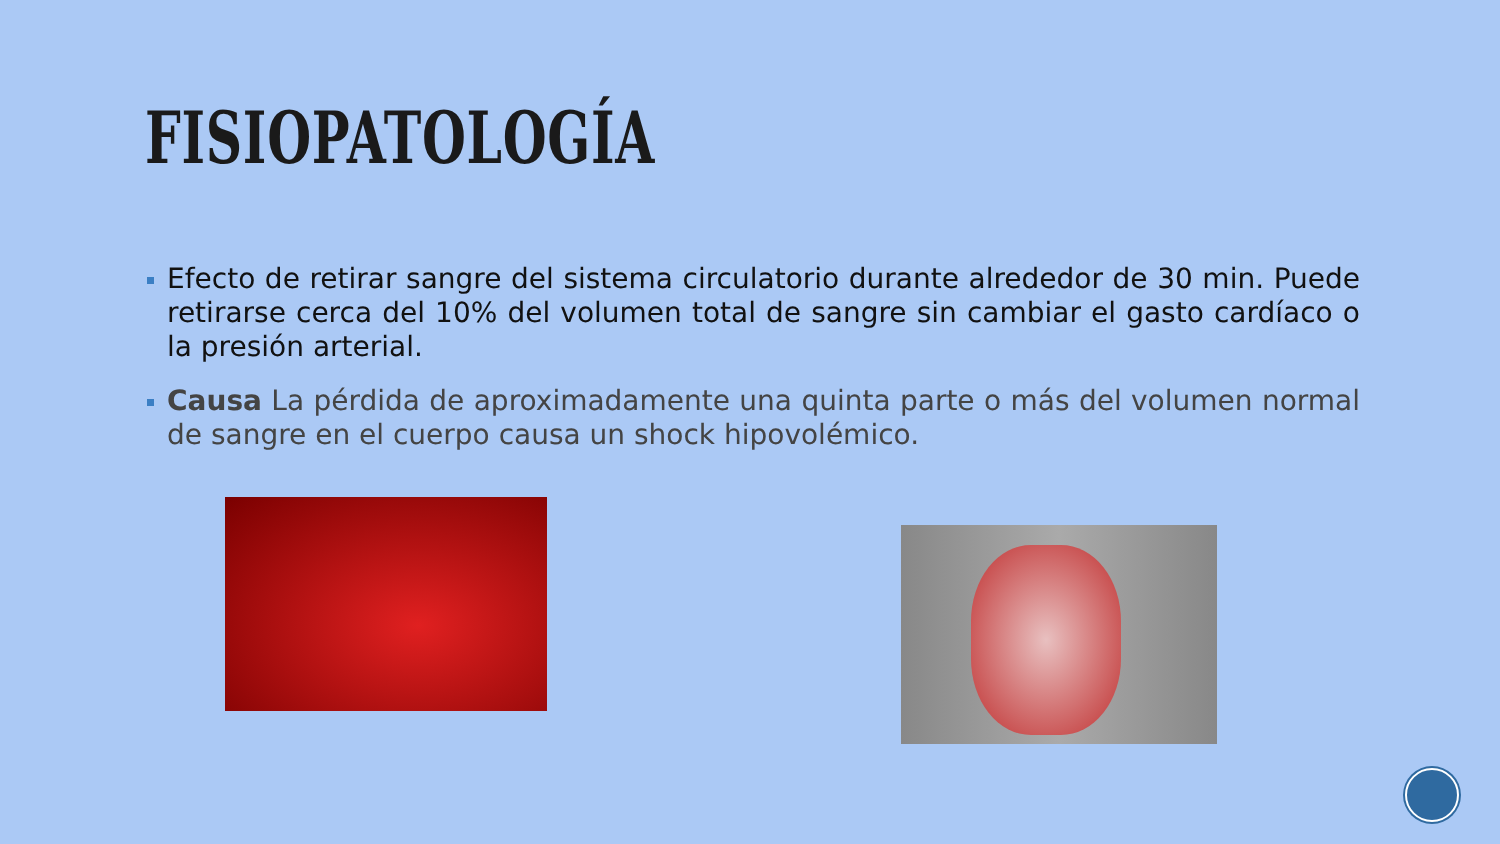FISIOPATOLOGÍA
Efecto de retirar sangre del sistema circulatorio durante alrededor de 30 min. Puede retirarse cerca del 10% del volumen total de sangre sin cambiar el gasto cardíaco o la presión arterial.
Causa La pérdida de aproximadamente una quinta parte o más del volumen normal de sangre en el cuerpo causa un shock hipovolémico.